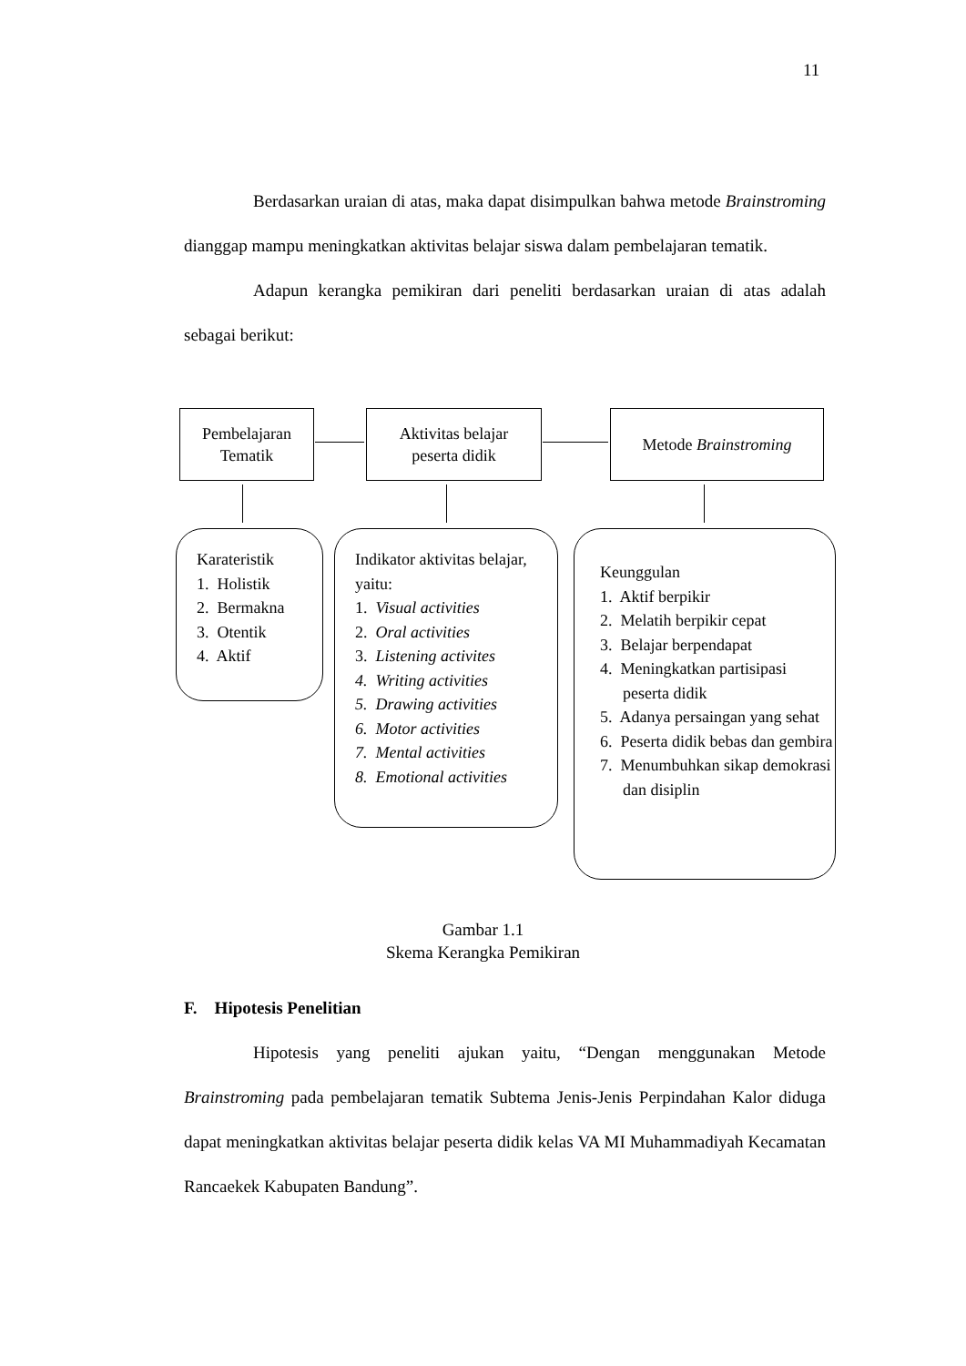11
Berdasarkan uraian di atas, maka dapat disimpulkan bahwa metode Brainstroming dianggap mampu meningkatkan aktivitas belajar siswa dalam pembelajaran tematik.
Adapun kerangka pemikiran dari peneliti berdasarkan uraian di atas adalah sebagai berikut:
Pembelajaran
Tematik
Aktivitas belajar
peserta didik
Metode Brainstroming
Karateristik
1. Holistik
2. Bermakna
3. Otentik
4. Aktif
Indikator aktivitas belajar, yaitu:
1. Visual activities
2. Oral activities
3. Listening activites
4. Writing activities
5. Drawing activities
6. Motor activities
7. Mental activities
8. Emotional activities
Keunggulan
1. Aktif berpikir
2. Melatih berpikir cepat
3. Belajar berpendapat
4. Meningkatkan partisipasi peserta didik
5. Adanya persaingan yang sehat
6. Peserta didik bebas dan gembira
7. Menumbuhkan sikap demokrasi dan disiplin
Gambar 1.1
Skema Kerangka Pemikiran
F. Hipotesis Penelitian
Hipotesis yang peneliti ajukan yaitu, “Dengan menggunakan Metode Brainstroming pada pembelajaran tematik Subtema Jenis-Jenis Perpindahan Kalor diduga dapat meningkatkan aktivitas belajar peserta didik kelas VA MI Muhammadiyah Kecamatan Rancaekek Kabupaten Bandung”.